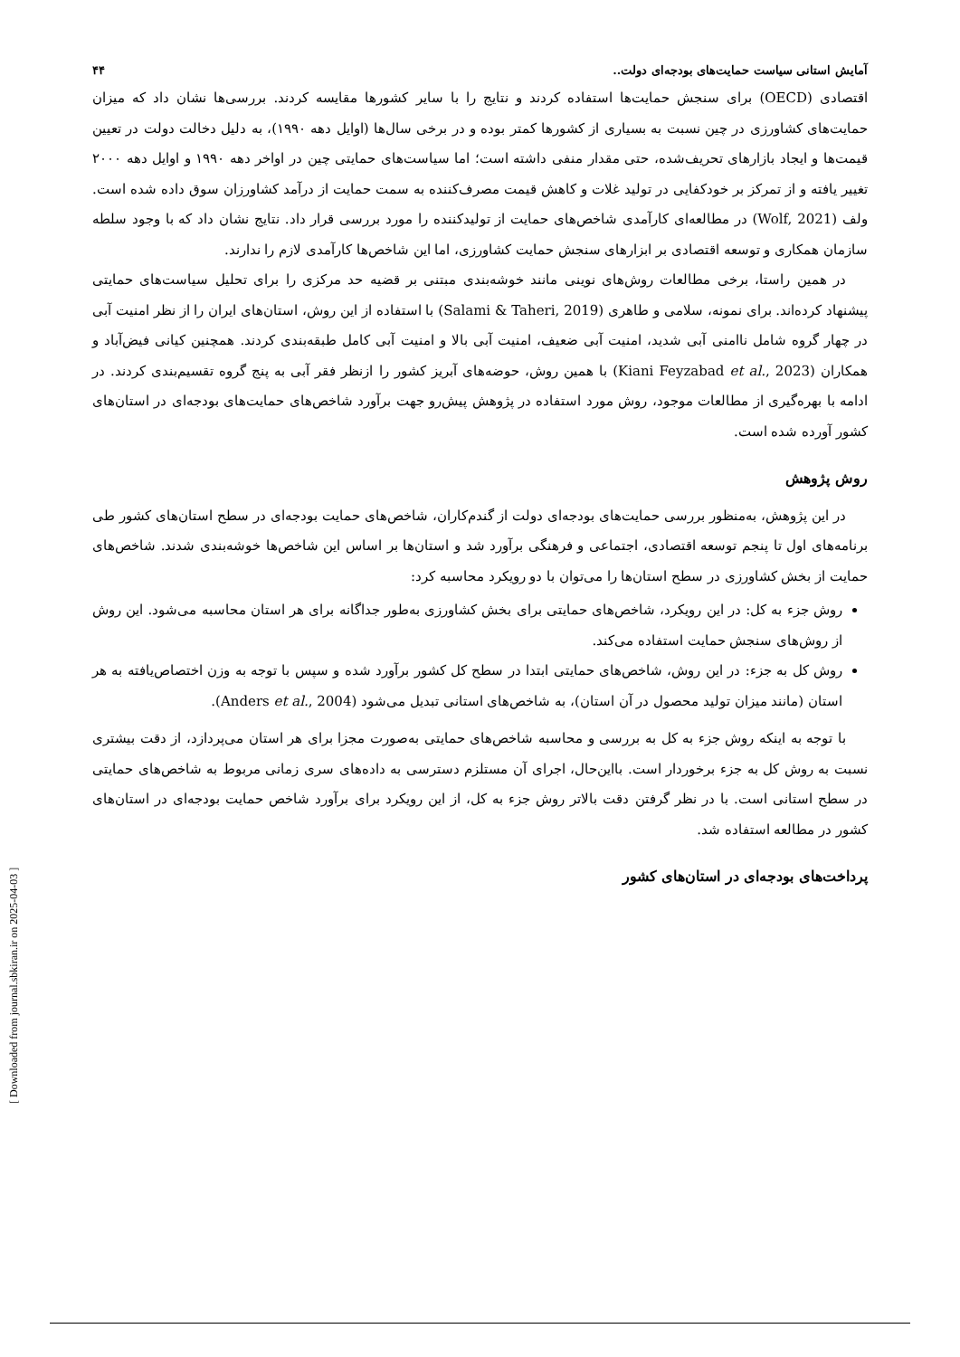آمایش استانی سیاست حمایت‌های بودجه‌ای دولت.. ۴۴
اقتصادی (OECD) برای سنجش حمایت‌ها استفاده کردند و نتایج را با سایر کشورها مقایسه کردند. بررسی‌ها نشان داد که میزان حمایت‌های کشاورزی در چین نسبت به بسیاری از کشورها کمتر بوده و در برخی سال‌ها (اوایل دهه ۱۹۹۰)، به دلیل دخالت دولت در تعیین قیمت‌ها و ایجاد بازارهای تحریف‌شده، حتی مقدار منفی داشته است؛ اما سیاست‌های حمایتی چین در اواخر دهه ۱۹۹۰ و اوایل دهه ۲۰۰۰ تغییر یافته و از تمرکز بر خودکفایی در تولید غلات و کاهش قیمت مصرف‌کننده به سمت حمایت از درآمد کشاورزان سوق داده شده است. ولف (Wolf, 2021) در مطالعه‌ای کارآمدی شاخص‌های حمایت از تولیدکننده را مورد بررسی قرار داد. نتایج نشان داد که با وجود سلطه سازمان همکاری و توسعه اقتصادی بر ابزارهای سنجش حمایت کشاورزی، اما این شاخص‌ها کارآمدی لازم را ندارند.
در همین راستا، برخی مطالعات روش‌های نوینی مانند خوشه‌بندی مبتنی بر قضیه حد مرکزی را برای تحلیل سیاست‌های حمایتی پیشنهاد کرده‌اند. برای نمونه، سلامی و طاهری (Salami & Taheri, 2019) با استفاده از این روش، استان‌های ایران را از نظر امنیت آبی در چهار گروه شامل ناامنی آبی شدید، امنیت آبی ضعیف، امنیت آبی بالا و امنیت آبی کامل طبقه‌بندی کردند. همچنین کیانی فیض‌آباد و همکاران (Kiani Feyzabad et al., 2023) با همین روش، حوضه‌های آبریز کشور را ازنظر فقر آبی به پنج گروه تقسیم‌بندی کردند. در ادامه با بهره‌گیری از مطالعات موجود، روش مورد استفاده در پژوهش پیش‌رو جهت برآورد شاخص‌های حمایت‌های بودجه‌ای در استان‌های کشور آورده شده است.
روش پژوهش
در این پژوهش، به‌منظور بررسی حمایت‌های بودجه‌ای دولت از گندم‌کاران، شاخص‌های حمایت بودجه‌ای در سطح استان‌های کشور طی برنامه‌های اول تا پنجم توسعه اقتصادی، اجتماعی و فرهنگی برآورد شد و استان‌ها بر اساس این شاخص‌ها خوشه‌بندی شدند. شاخص‌های حمایت از بخش کشاورزی در سطح استان‌ها را می‌توان با دو رویکرد محاسبه کرد:
روش جزء به کل: در این رویکرد، شاخص‌های حمایتی برای بخش کشاورزی به‌طور جداگانه برای هر استان محاسبه می‌شود. این روش از روش‌های سنجش حمایت استفاده می‌کند.
روش کل به جزء: در این روش، شاخص‌های حمایتی ابتدا در سطح کل کشور برآورد شده و سپس با توجه به وزن اختصاص‌یافته به هر استان (مانند میزان تولید محصول در آن استان)، به شاخص‌های استانی تبدیل می‌شود (Anders et al., 2004).
با توجه به اینکه روش جزء به کل به بررسی و محاسبه شاخص‌های حمایتی به‌صورت مجزا برای هر استان می‌پردازد، از دقت بیشتری نسبت به روش کل به جزء برخوردار است. بااین‌حال، اجرای آن مستلزم دسترسی به داده‌های سری زمانی مربوط به شاخص‌های حمایتی در سطح استانی است. با در نظر گرفتن دقت بالاتر روش جزء به کل، از این رویکرد برای برآورد شاخص حمایت بودجه‌ای در استان‌های کشور در مطالعه استفاده شد.
پرداخت‌های بودجه‌ای در استان‌های کشور
[ Downloaded from journal.sbkiran.ir on 2025-04-03 ]